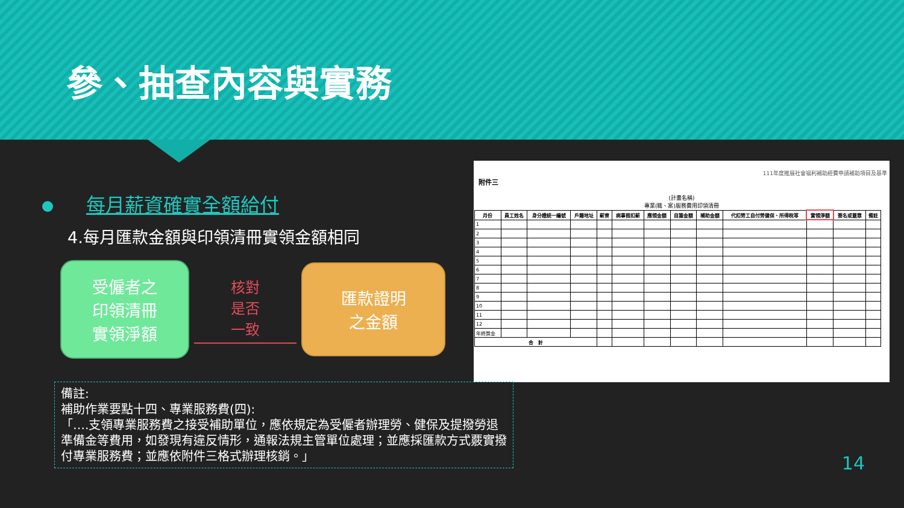參、抽查內容與實務
每月薪資確實全額給付
4.每月匯款金額與印領清冊實領金額相同
受僱者之
印領清冊
實領淨額
核對
是否
一致
匯款證明
之金額
111年度推展社會福利補助經費申請補助項目及基準
附件三
(計畫名稱)
專業(職、案)服務費用印領清冊
| 月份 | 員工姓名 | 身分證統一編號 | 戶籍地址 | 薪資 | 病事假扣薪 | 應領金額 | 自籌金額 | 補助金額 | 代扣勞工自付勞健保、所得稅等 | 實領淨額 | 簽名或蓋章 | 備註 |
| --- | --- | --- | --- | --- | --- | --- | --- | --- | --- | --- | --- | --- |
| 1 | | | | | | | | | | | | |
| 2 | | | | | | | | | | | | |
| 3 | | | | | | | | | | | | |
| 4 | | | | | | | | | | | | |
| 5 | | | | | | | | | | | | |
| 6 | | | | | | | | | | | | |
| 7 | | | | | | | | | | | | |
| 8 | | | | | | | | | | | | |
| 9 | | | | | | | | | | | | |
| 10 | | | | | | | | | | | | |
| 11 | | | | | | | | | | | | |
| 12 | | | | | | | | | | | | |
| 年終獎金 | | | | | | | | | | | | |
| 合 計 | | | | | | | | | | | | |
備註:
補助作業要點十四、專業服務費(四):
「….支領專業服務費之接受補助單位，應依規定為受僱者辦理勞、健保及提撥勞退準備金等費用，如發現有違反情形，通報法規主管單位處理；並應採匯款方式覈實撥付專業服務費；並應依附件三格式辦理核銷。」
14